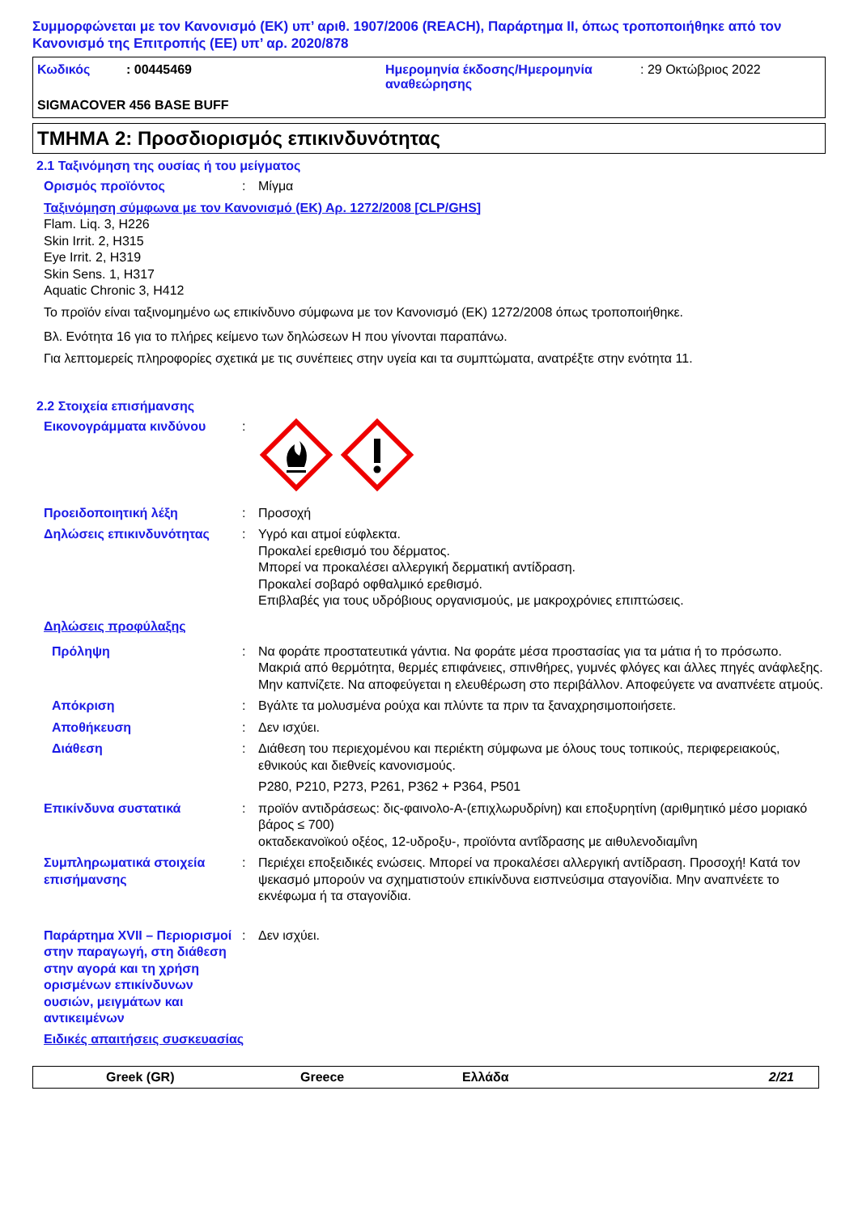Συμμορφώνεται με τον Κανονισμό (ΕΚ) υπ’ αριθ. 1907/2006 (REACH), Παράρτημα II, όπως τροποποιήθηκε από τον Κανονισμό της Επιτροπής (ΕΕ) υπ’ αρ. 2020/878
Κωδικός : 00445469 Ημερομηνία έκδοσης/Ημερομηνία αναθεώρησης
: 29 Οκτώβριος 2022
SIGMACOVER 456 BASE BUFF
ΤΜΗΜΑ 2: Προσδιορισμός επικινδυνότητας
2.1 Ταξινόμηση της ουσίας ή του μείγματος
Ορισμός προϊόντος : Μίγμα
Ταξινόμηση σύμφωνα με τον Κανονισμό (ΕΚ) Αρ. 1272/2008 [CLP/GHS]
Flam. Liq. 3, H226
Skin Irrit. 2, H315
Eye Irrit. 2, H319
Skin Sens. 1, H317
Aquatic Chronic 3, H412
Το προϊόν είναι ταξινομημένο ως επικίνδυνο σύμφωνα με τον Κανονισμό (ΕΚ) 1272/2008 όπως τροποποιήθηκε.
Βλ. Ενότητα 16 για το πλήρες κείμενο των δηλώσεων H που γίνονται παραπάνω.
Για λεπτομερείς πληροφορίες σχετικά με τις συνέπειες στην υγεία και τα συμπτώματα, ανατρέξτε στην ενότητα 11.
2.2 Στοιχεία επισήμανσης
Εικονογράμματα κινδύνου :
Προειδοποιητική λέξη : Προσοχή
Δηλώσεις επικινδυνότητας : Υγρό και ατμοί εύφλεκτα.
Προκαλεί ερεθισμό του δέρματος.
Μπορεί να προκαλέσει αλλεργική δερματική αντίδραση.
Προκαλεί σοβαρό οφθαλμικό ερεθισμό.
Επιβλαβές για τους υδρόβιους οργανισμούς, με μακροχρόνιες επιπτώσεις.
Δηλώσεις προφύλαξης
Πρόληψη : Να φοράτε προστατευτικά γάντια. Να φοράτε μέσα προστασίας για τα μάτια ή το πρόσωπο. Μακριά από θερμότητα, θερμές επιφάνειες, σπινθήρες, γυμνές φλόγες και άλλες πηγές ανάφλεξης. Μην καπνίζετε. Να αποφεύγεται η ελευθέρωση στο περιβάλλον. Αποφεύγετε να αναπνέετε ατμούς.
Απόκριση : Βγάλτε τα μολυσμένα ρούχα και πλύντε τα πριν τα ξαναχρησιμοποιήσετε.
Αποθήκευση : Δεν ισχύει.
Διάθεση : Διάθεση του περιεχομένου και περιέκτη σύμφωνα με όλους τους τοπικούς, περιφερειακούς, εθνικούς και διεθνείς κανονισμούς.
P280, P210, P273, P261, P362 + P364, P501
Επικίνδυνα συστατικά : προϊόν αντιδράσεως: δις-φαινολο-A-(επιχλωρυδρίνη) και εποξυρητίνη (αριθμητικό μέσο μοριακό βάρος ≤ 700)
οκταδεκανοϊκού οξέος, 12-υδροξυ-, προϊόντα αντΐδρασης με αιθυλενοδιαμΐνη
Συμπληρωματικά στοιχεία επισήμανσης
: Περιέχει εποξειδικές ενώσεις. Μπορεί να προκαλέσει αλλεργική αντίδραση. Προσοχή! Κατά τον ψεκασμό μπορούν να σχηματιστούν επικίνδυνα εισπνεύσιμα σταγονίδια. Μην αναπνέετε το εκνέφωμα ή τα σταγονίδια.
Παράρτημα XVII – Περιορισμοί στην παραγωγή, στη διάθεση στην αγορά και τη χρήση ορισμένων επικίνδυνων ουσιών, μειγμάτων και αντικειμένων
: Δεν ισχύει.
Ειδικές απαιτήσεις συσκευασίας
Greek (GR) Greece Ελλάδα 2/21